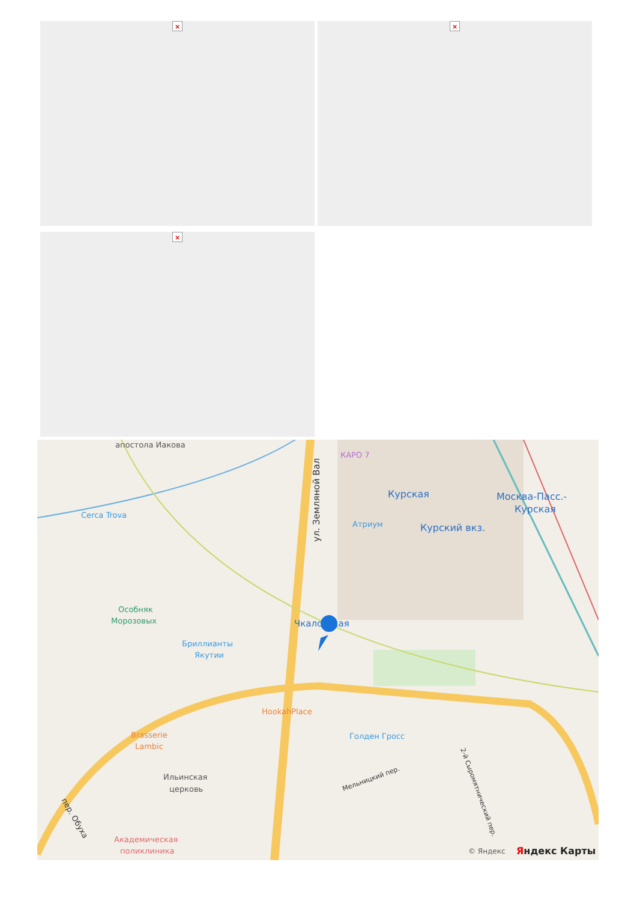×
×
×
апостола Иакова
КАРО 7
Курская
Москва-Пасс.-
Курская
Cerca Trova
Атриум
Курский вкз.
Особняк
Морозовых
Чкаловская
Бриллианты
Якутии
HookahPlace
Голден Гросс
Brasserie
Lambic
Ильинская
церковь
Академическая
поликлиника
ул. Земляной Вал
2-й Сыромятнический пер.
Мельницкий пер.
пер. Обуха
© Яндекс
Яндекс Карты